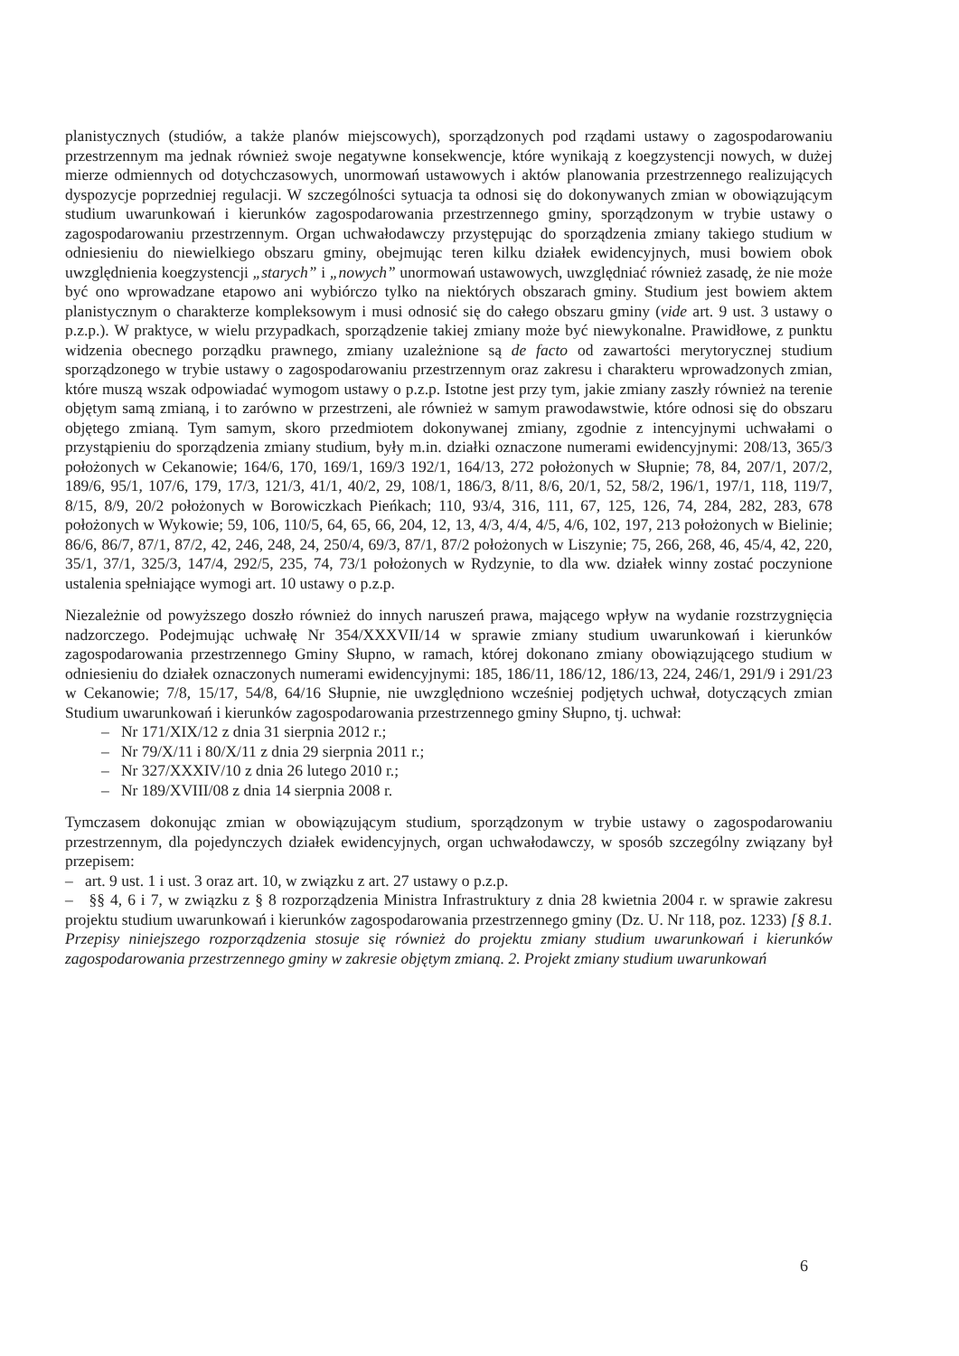planistycznych (studiów, a także planów miejscowych), sporządzonych pod rządami ustawy o zagospodarowaniu przestrzennym ma jednak również swoje negatywne konsekwencje, które wynikają z koegzystencji nowych, w dużej mierze odmiennych od dotychczasowych, unormowań ustawowych i aktów planowania przestrzennego realizujących dyspozycje poprzedniej regulacji. W szczególności sytuacja ta odnosi się do dokonywanych zmian w obowiązującym studium uwarunkowań i kierunków zagospodarowania przestrzennego gminy, sporządzonym w trybie ustawy o zagospodarowaniu przestrzennym. Organ uchwałodawczy przystępując do sporządzenia zmiany takiego studium w odniesieniu do niewielkiego obszaru gminy, obejmując teren kilku działek ewidencyjnych, musi bowiem obok uwzględnienia koegzystencji „starych” i „nowych” unormowań ustawowych, uwzględniać również zasadę, że nie może być ono wprowadzane etapowo ani wybiórczo tylko na niektórych obszarach gminy. Studium jest bowiem aktem planistycznym o charakterze kompleksowym i musi odnosić się do całego obszaru gminy (vide art. 9 ust. 3 ustawy o p.z.p.). W praktyce, w wielu przypadkach, sporządzenie takiej zmiany może być niewykonalne. Prawidłowe, z punktu widzenia obecnego porządku prawnego, zmiany uzależnione są de facto od zawartości merytorycznej studium sporządzonego w trybie ustawy o zagospodarowaniu przestrzennym oraz zakresu i charakteru wprowadzonych zmian, które muszą wszak odpowiadać wymogom ustawy o p.z.p. Istotne jest przy tym, jakie zmiany zaszły również na terenie objętym samą zmianą, i to zarówno w przestrzeni, ale również w samym prawodawstwie, które odnosi się do obszaru objętego zmianą. Tym samym, skoro przedmiotem dokonywanej zmiany, zgodnie z intencyjnymi uchwałami o przystąpieniu do sporządzenia zmiany studium, były m.in. działki oznaczone numerami ewidencyjnymi: 208/13, 365/3 położonych w Cekanowie; 164/6, 170, 169/1, 169/3 192/1, 164/13, 272 położonych w Słupnie; 78, 84, 207/1, 207/2, 189/6, 95/1, 107/6, 179, 17/3, 121/3, 41/1, 40/2, 29, 108/1, 186/3, 8/11, 8/6, 20/1, 52, 58/2, 196/1, 197/1, 118, 119/7, 8/15, 8/9, 20/2 położonych w Borowiczkach Pieńkach; 110, 93/4, 316, 111, 67, 125, 126, 74, 284, 282, 283, 678 położonych w Wykowie; 59, 106, 110/5, 64, 65, 66, 204, 12, 13, 4/3, 4/4, 4/5, 4/6, 102, 197, 213 położonych w Bielinie; 86/6, 86/7, 87/1, 87/2, 42, 246, 248, 24, 250/4, 69/3, 87/1, 87/2 położonych w Liszynie; 75, 266, 268, 46, 45/4, 42, 220, 35/1, 37/1, 325/3, 147/4, 292/5, 235, 74, 73/1 położonych w Rydzynie, to dla ww. działek winny zostać poczynione ustalenia spełniające wymogi art. 10 ustawy o p.z.p.
Niezależnie od powyższego doszło również do innych naruszeń prawa, mającego wpływ na wydanie rozstrzygnięcia nadzorczego. Podejmując uchwałę Nr 354/XXXVII/14 w sprawie zmiany studium uwarunkowań i kierunków zagospodarowania przestrzennego Gminy Słupno, w ramach, której dokonano zmiany obowiązującego studium w odniesieniu do działek oznaczonych numerami ewidencyjnymi: 185, 186/11, 186/12, 186/13, 224, 246/1, 291/9 i 291/23 w Cekanowie; 7/8, 15/17, 54/8, 64/16 Słupnie, nie uwzględniono wcześniej podjętych uchwał, dotyczących zmian Studium uwarunkowań i kierunków zagospodarowania przestrzennego gminy Słupno, tj. uchwał:
– Nr 171/XIX/12 z dnia 31 sierpnia 2012 r.;
– Nr 79/X/11 i 80/X/11 z dnia 29 sierpnia 2011 r.;
– Nr 327/XXXIV/10 z dnia 26 lutego 2010 r.;
– Nr 189/XVIII/08 z dnia 14 sierpnia 2008 r.
Tymczasem dokonując zmian w obowiązującym studium, sporządzonym w trybie ustawy o zagospodarowaniu przestrzennym, dla pojedynczych działek ewidencyjnych, organ uchwałodawczy, w sposób szczególny związany był przepisem:
– art. 9 ust. 1 i ust. 3 oraz art. 10, w związku z art. 27 ustawy o p.z.p.
– §§ 4, 6 i 7, w związku z § 8 rozporządzenia Ministra Infrastruktury z dnia 28 kwietnia 2004 r. w sprawie zakresu projektu studium uwarunkowań i kierunków zagospodarowania przestrzennego gminy (Dz. U. Nr 118, poz. 1233) [§ 8.1. Przepisy niniejszego rozporządzenia stosuje się również do projektu zmiany studium uwarunkowań i kierunków zagospodarowania przestrzennego gminy w zakresie objętym zmianą. 2. Projekt zmiany studium uwarunkowań
6